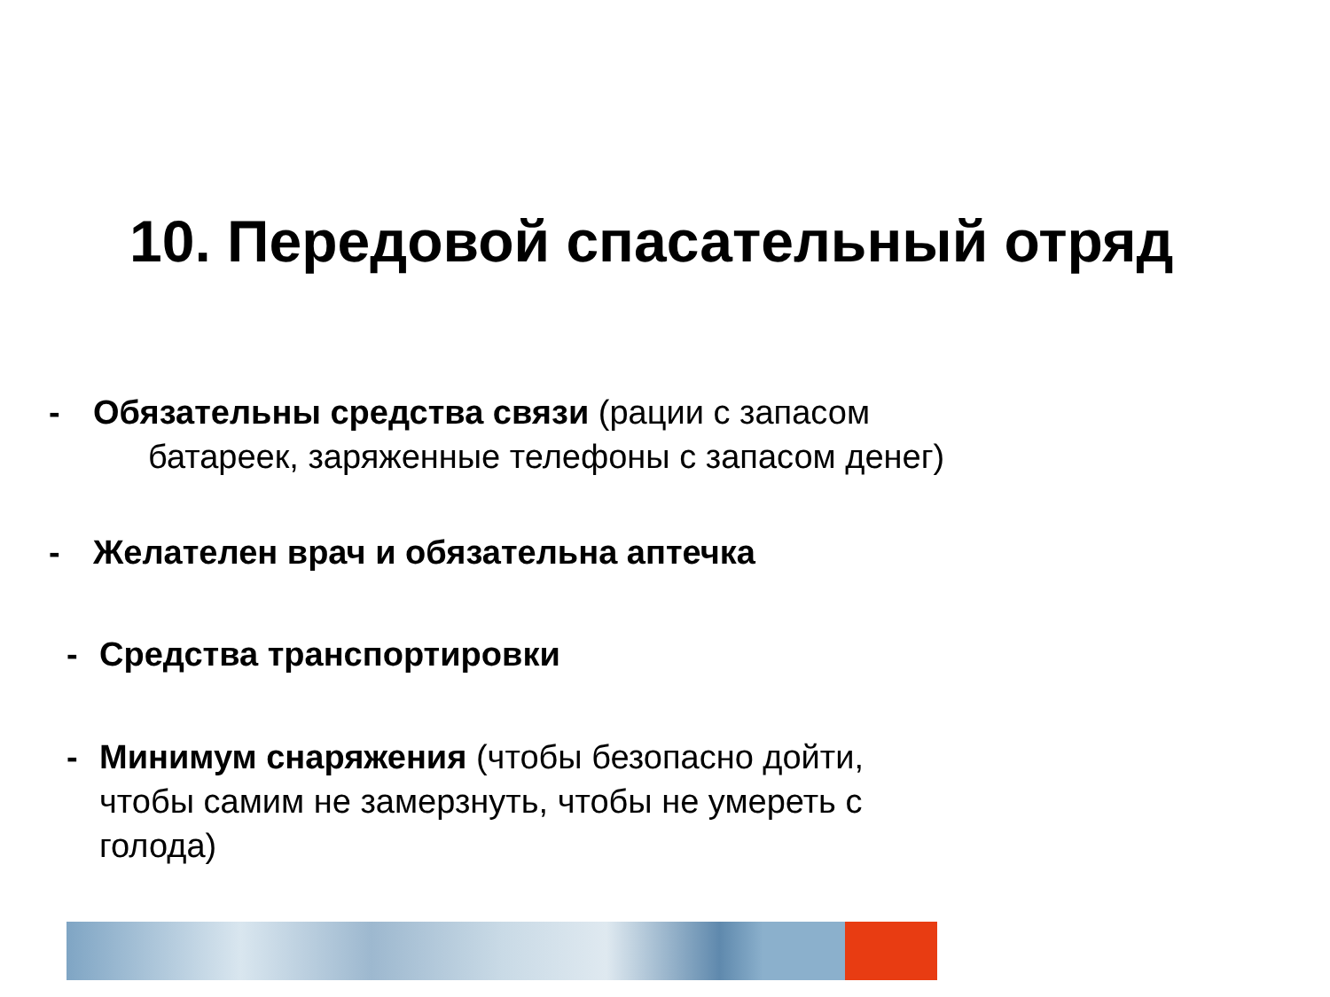10. Передовой спасательный отряд
- Обязательны средства связи (рации с запасом
батареек, заряженные телефоны с запасом денег)
- Желателен врач и обязательна аптечка
- Средства транспортировки
- Минимум снаряжения (чтобы безопасно дойти,
чтобы самим не замерзнуть, чтобы не умереть с
голода)